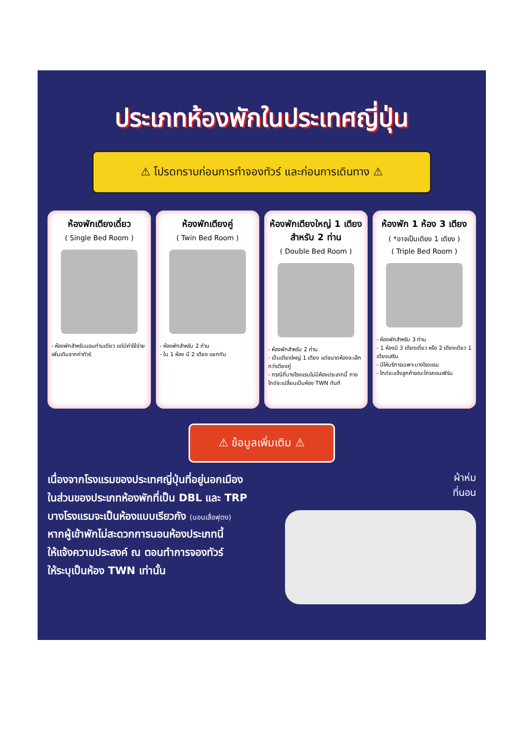ประเภทห้องพักในประเทศญี่ปุ่น
⚠ โปรดทราบก่อนการทำจองทัวร์ และก่อนการเดินทาง ⚠
ห้องพักเตียงเดี่ยว
( Single Bed Room )
- ห้องพักสำหรับนอนท่านเดียว แต่มีค่าใช้จ่ายเพิ่มเติมจากค่าทัวร์
ห้องพักเตียงคู่
( Twin Bed Room )
- ห้องพักสำหรับ 2 ท่าน
- ใน 1 ห้อง มี 2 เตียง แยกกัน
ห้องพักเตียงใหญ่ 1 เตียง สำหรับ 2 ท่าน
( Double Bed Room )
- ห้องพักสำหรับ 2 ท่าน
- เป็นเตียงใหญ่ 1 เตียง แต่ขนาดห้องจะเล็กกว่าเตียงคู่
- กรณีที่บางโรงแรมไม่มีห้องประเภทนี้ ทางไกด์จะเปลี่ยนเป็นห้อง TWN ทันที
ห้องพัก 1 ห้อง 3 เตียง
( *อาจเป็นเตียง 1 เตียง )
( Triple Bed Room )
- ห้องพักสำหรับ 3 ท่าน
- 1 ห้องมี 3 เตียงเดี่ยว หรือ 2 เตียงเดียว 1 เตียงเสริม
- มีให้บริการเฉพาะบางโรงแรม
- ไกด์จะแจ้งลูกค้าขณะไกรคอนเฟิร์ม
⚠ ข้อมูลเพิ่มเติม ⚠
เนื่องจากโรงแรมของประเทศญี่ปุ่นที่อยู่นอกเมือง
ในส่วนของประเภทห้องพักที่เป็น DBL และ TRP
บางโรงแรมจะเป็นห้องแบบเรียวกัง (นอนเสื่อฟุตง)
หากผู้เข้าพักไม่สะดวกการนอนห้องประเภทนี้
ให้แจ้งความประสงค์ ณ ตอนทำการจองทัวร์
ให้ระบุเป็นห้อง TWN เท่านั้น
ผ้าห่ม
ที่นอน